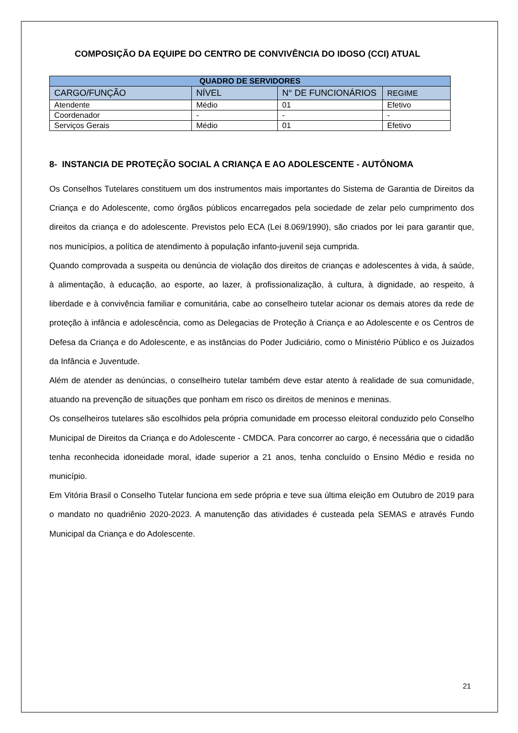COMPOSIÇÃO DA EQUIPE DO CENTRO DE CONVIVÊNCIA DO IDOSO (CCI) ATUAL
| QUADRO DE SERVIDORES | | | |
| --- | --- | --- | --- |
| CARGO/FUNÇÃO | NÍVEL | N° DE FUNCIONÁRIOS | REGIME |
| Atendente | Médio | 01 | Efetivo |
| Coordenador | - | - | - |
| Serviços Gerais | Médio | 01 | Efetivo |
8- INSTANCIA DE PROTEÇÃO SOCIAL A CRIANÇA E AO ADOLESCENTE - AUTÔNOMA
Os Conselhos Tutelares constituem um dos instrumentos mais importantes do Sistema de Garantia de Direitos da Criança e do Adolescente, como órgãos públicos encarregados pela sociedade de zelar pelo cumprimento dos direitos da criança e do adolescente. Previstos pelo ECA (Lei 8.069/1990), são criados por lei para garantir que, nos municípios, a política de atendimento à população infanto-juvenil seja cumprida.
Quando comprovada a suspeita ou denúncia de violação dos direitos de crianças e adolescentes à vida, à saúde, à alimentação, à educação, ao esporte, ao lazer, à profissionalização, à cultura, à dignidade, ao respeito, à liberdade e à convivência familiar e comunitária, cabe ao conselheiro tutelar acionar os demais atores da rede de proteção à infância e adolescência, como as Delegacias de Proteção à Criança e ao Adolescente e os Centros de Defesa da Criança e do Adolescente, e as instâncias do Poder Judiciário, como o Ministério Público e os Juizados da Infância e Juventude.
Além de atender as denúncias, o conselheiro tutelar também deve estar atento à realidade de sua comunidade, atuando na prevenção de situações que ponham em risco os direitos de meninos e meninas.
Os conselheiros tutelares são escolhidos pela própria comunidade em processo eleitoral conduzido pelo Conselho Municipal de Direitos da Criança e do Adolescente - CMDCA. Para concorrer ao cargo, é necessária que o cidadão tenha reconhecida idoneidade moral, idade superior a 21 anos, tenha concluído o Ensino Médio e resida no município.
Em Vitória Brasil o Conselho Tutelar funciona em sede própria e teve sua última eleição em Outubro de 2019 para o mandato no quadriênio 2020-2023. A manutenção das atividades é custeada pela SEMAS e através Fundo Municipal da Criança e do Adolescente.
21